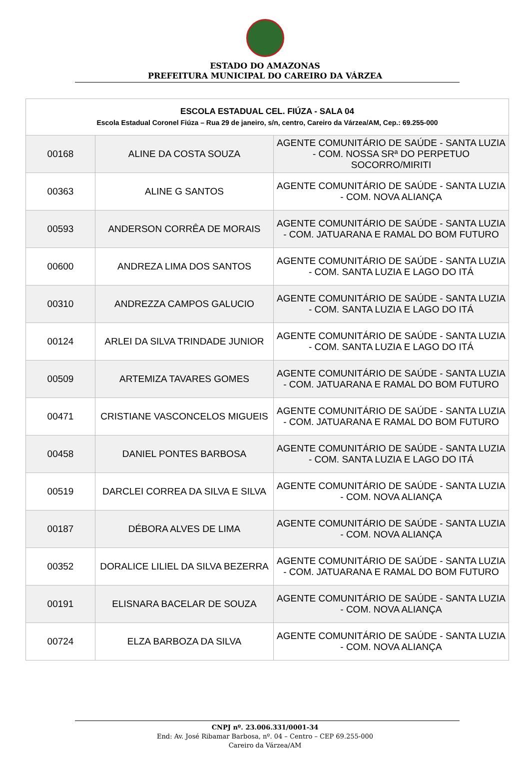ESTADO DO AMAZONAS
PREFEITURA MUNICIPAL DO CAREIRO DA VÁRZEA
| ESCOLA ESTADUAL CEL. FIÚZA - SALA 04 Escola Estadual Coronel Fiúza – Rua 29 de janeiro, s/n, centro, Careiro da Várzea/AM, Cep.: 69.255-000 | | |
| 00168 | ALINE DA COSTA SOUZA | AGENTE COMUNITÁRIO DE SAÚDE - SANTA LUZIA - COM. NOSSA SRª DO PERPETUO SOCORRO/MIRITI |
| 00363 | ALINE G SANTOS | AGENTE COMUNITÁRIO DE SAÚDE - SANTA LUZIA - COM. NOVA ALIANÇA |
| 00593 | ANDERSON CORRÊA DE MORAIS | AGENTE COMUNITÁRIO DE SAÚDE - SANTA LUZIA - COM. JATUARANA E RAMAL DO BOM FUTURO |
| 00600 | ANDREZA LIMA DOS SANTOS | AGENTE COMUNITÁRIO DE SAÚDE - SANTA LUZIA - COM. SANTA LUZIA E LAGO DO ITÁ |
| 00310 | ANDREZZA CAMPOS GALUCIO | AGENTE COMUNITÁRIO DE SAÚDE - SANTA LUZIA - COM. SANTA LUZIA E LAGO DO ITÁ |
| 00124 | ARLEI DA SILVA TRINDADE JUNIOR | AGENTE COMUNITÁRIO DE SAÚDE - SANTA LUZIA - COM. SANTA LUZIA E LAGO DO ITÁ |
| 00509 | ARTEMIZA TAVARES GOMES | AGENTE COMUNITÁRIO DE SAÚDE - SANTA LUZIA - COM. JATUARANA E RAMAL DO BOM FUTURO |
| 00471 | CRISTIANE VASCONCELOS MIGUEIS | AGENTE COMUNITÁRIO DE SAÚDE - SANTA LUZIA - COM. JATUARANA E RAMAL DO BOM FUTURO |
| 00458 | DANIEL PONTES BARBOSA | AGENTE COMUNITÁRIO DE SAÚDE - SANTA LUZIA - COM. SANTA LUZIA E LAGO DO ITÁ |
| 00519 | DARCLEI CORREA DA SILVA E SILVA | AGENTE COMUNITÁRIO DE SAÚDE - SANTA LUZIA - COM. NOVA ALIANÇA |
| 00187 | DÉBORA ALVES DE LIMA | AGENTE COMUNITÁRIO DE SAÚDE - SANTA LUZIA - COM. NOVA ALIANÇA |
| 00352 | DORALICE LILIEL DA SILVA BEZERRA | AGENTE COMUNITÁRIO DE SAÚDE - SANTA LUZIA - COM. JATUARANA E RAMAL DO BOM FUTURO |
| 00191 | ELISNARA BACELAR DE SOUZA | AGENTE COMUNITÁRIO DE SAÚDE - SANTA LUZIA - COM. NOVA ALIANÇA |
| 00724 | ELZA BARBOZA DA SILVA | AGENTE COMUNITÁRIO DE SAÚDE - SANTA LUZIA - COM. NOVA ALIANÇA |
CNPJ nº. 23.006.331/0001-34
End: Av. José Ribamar Barbosa, nº. 04 – Centro – CEP 69.255-000
Careiro da Várzea/AM